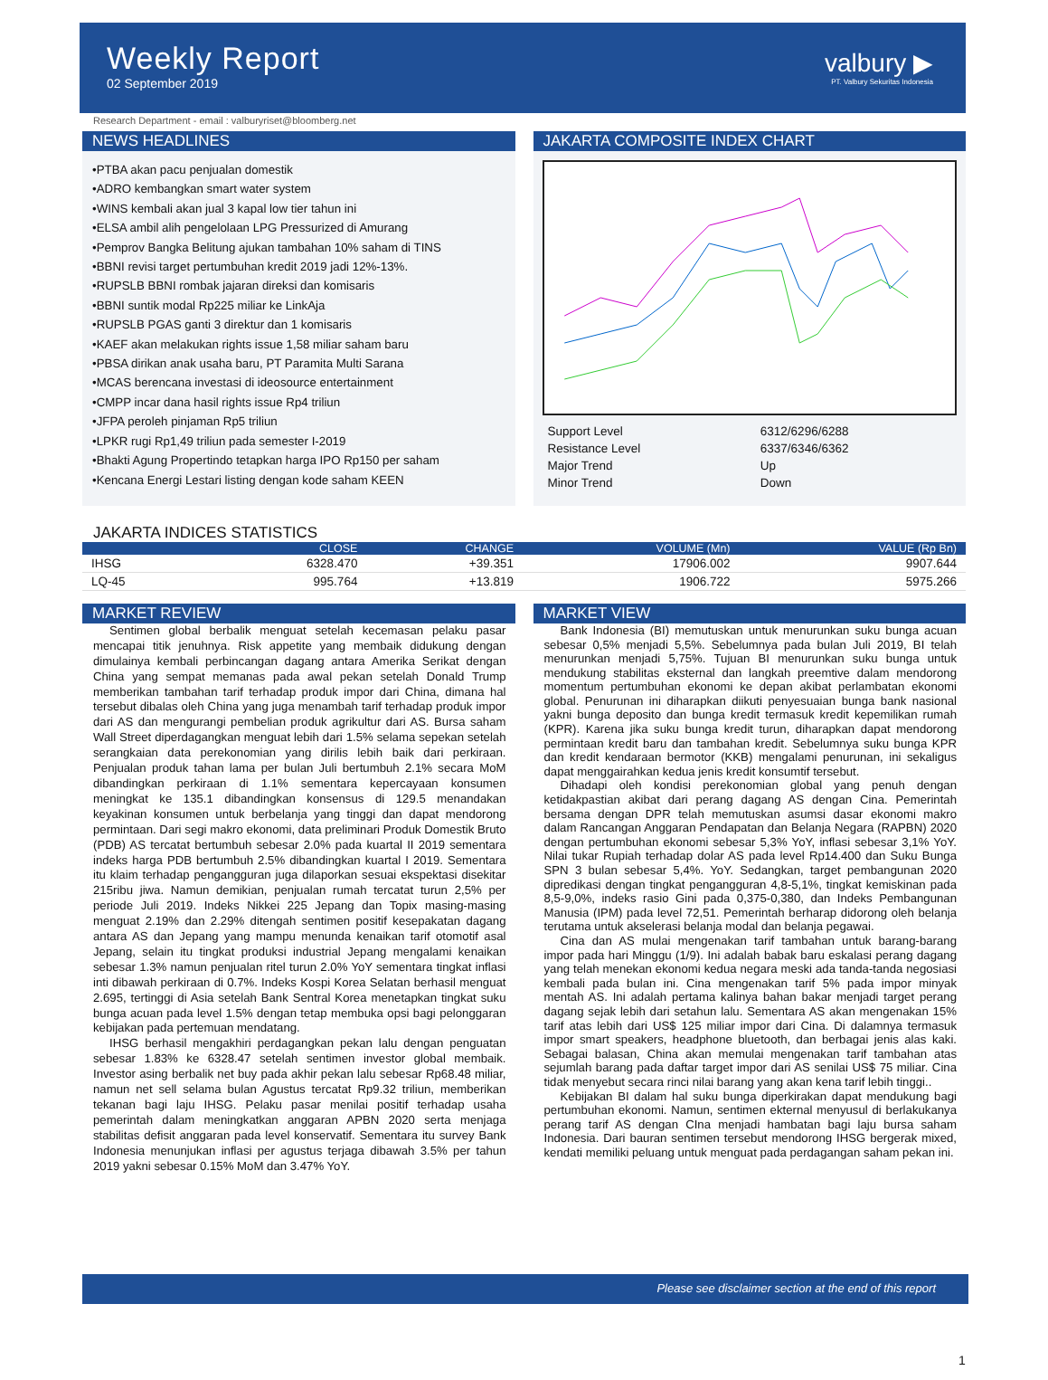Weekly Report
02 September 2019
valbury ▶
PT. Valbury Sekuritas Indonesia
Research Department - email : valburyriset@bloomberg.net
NEWS HEADLINES
•PTBA akan pacu penjualan domestik
•ADRO kembangkan smart water system
•WINS kembali akan jual 3 kapal low tier tahun ini
•ELSA ambil alih pengelolaan LPG Pressurized di Amurang
•Pemprov Bangka Belitung ajukan tambahan 10% saham di TINS
•BBNI revisi target pertumbuhan kredit 2019 jadi 12%-13%.
•RUPSLB BBNI rombak jajaran direksi dan komisaris
•BBNI suntik modal Rp225 miliar ke LinkAja
•RUPSLB PGAS ganti 3 direktur dan 1 komisaris
•KAEF akan melakukan rights issue 1,58 miliar saham baru
•PBSA dirikan anak usaha baru, PT Paramita Multi Sarana
•MCAS berencana investasi di ideosource entertainment
•CMPP incar dana hasil rights issue Rp4 triliun
•JFPA peroleh pinjaman Rp5 triliun
•LPKR rugi Rp1,49 triliun pada semester I-2019
•Bhakti Agung Propertindo tetapkan harga IPO Rp150 per saham
•Kencana Energi Lestari listing dengan kode saham KEEN
JAKARTA COMPOSITE INDEX CHART
| Support Level | 6312/6296/6288 |
| Resistance Level | 6337/6346/6362 |
| Major Trend | Up |
| Minor Trend | Down |
JAKARTA INDICES STATISTICS
| | CLOSE | CHANGE | VOLUME (Mn) | VALUE (Rp Bn) |
| --- | --- | --- | --- | --- |
| IHSG | 6328.470 | +39.351 | 17906.002 | 9907.644 |
| LQ-45 | 995.764 | +13.819 | 1906.722 | 5975.266 |
MARKET REVIEW
Sentimen global berbalik menguat setelah kecemasan pelaku pasar mencapai titik jenuhnya. Risk appetite yang membaik didukung dengan dimulainya kembali perbincangan dagang antara Amerika Serikat dengan China yang sempat memanas pada awal pekan setelah Donald Trump memberikan tambahan tarif terhadap produk impor dari China, dimana hal tersebut dibalas oleh China yang juga menambah tarif terhadap produk impor dari AS dan mengurangi pembelian produk agrikultur dari AS. Bursa saham Wall Street diperdagangkan menguat lebih dari 1.5% selama sepekan setelah serangkaian data perekonomian yang dirilis lebih baik dari perkiraan. Penjualan produk tahan lama per bulan Juli bertumbuh 2.1% secara MoM dibandingkan perkiraan di 1.1% sementara kepercayaan konsumen meningkat ke 135.1 dibandingkan konsensus di 129.5 menandakan keyakinan konsumen untuk berbelanja yang tinggi dan dapat mendorong permintaan. Dari segi makro ekonomi, data preliminari Produk Domestik Bruto (PDB) AS tercatat bertumbuh sebesar 2.0% pada kuartal II 2019 sementara indeks harga PDB bertumbuh 2.5% dibandingkan kuartal I 2019. Sementara itu klaim terhadap pengangguran juga dilaporkan sesuai ekspektasi disekitar 215ribu jiwa. Namun demikian, penjualan rumah tercatat turun 2,5% per periode Juli 2019. Indeks Nikkei 225 Jepang dan Topix masing-masing menguat 2.19% dan 2.29% ditengah sentimen positif kesepakatan dagang antara AS dan Jepang yang mampu menunda kenaikan tarif otomotif asal Jepang, selain itu tingkat produksi industrial Jepang mengalami kenaikan sebesar 1.3% namun penjualan ritel turun 2.0% YoY sementara tingkat inflasi inti dibawah perkiraan di 0.7%. Indeks Kospi Korea Selatan berhasil menguat 2.695, tertinggi di Asia setelah Bank Sentral Korea menetapkan tingkat suku bunga acuan pada level 1.5% dengan tetap membuka opsi bagi pelonggaran kebijakan pada pertemuan mendatang.
IHSG berhasil mengakhiri perdagangkan pekan lalu dengan penguatan sebesar 1.83% ke 6328.47 setelah sentimen investor global membaik. Investor asing berbalik net buy pada akhir pekan lalu sebesar Rp68.48 miliar, namun net sell selama bulan Agustus tercatat Rp9.32 triliun, memberikan tekanan bagi laju IHSG. Pelaku pasar menilai positif terhadap usaha pemerintah dalam meningkatkan anggaran APBN 2020 serta menjaga stabilitas defisit anggaran pada level konservatif. Sementara itu survey Bank Indonesia menunjukan inflasi per agustus terjaga dibawah 3.5% per tahun 2019 yakni sebesar 0.15% MoM dan 3.47% YoY.
MARKET VIEW
Bank Indonesia (BI) memutuskan untuk menurunkan suku bunga acuan sebesar 0,5% menjadi 5,5%. Sebelumnya pada bulan Juli 2019, BI telah menurunkan menjadi 5,75%. Tujuan BI menurunkan suku bunga untuk mendukung stabilitas eksternal dan langkah preemtive dalam mendorong momentum pertumbuhan ekonomi ke depan akibat perlambatan ekonomi global. Penurunan ini diharapkan diikuti penyesuaian bunga bank nasional yakni bunga deposito dan bunga kredit termasuk kredit kepemilikan rumah (KPR). Karena jika suku bunga kredit turun, diharapkan dapat mendorong permintaan kredit baru dan tambahan kredit. Sebelumnya suku bunga KPR dan kredit kendaraan bermotor (KKB) mengalami penurunan, ini sekaligus dapat menggairahkan kedua jenis kredit konsumtif tersebut.
Dihadapi oleh kondisi perekonomian global yang penuh dengan ketidakpastian akibat dari perang dagang AS dengan Cina. Pemerintah bersama dengan DPR telah memutuskan asumsi dasar ekonomi makro dalam Rancangan Anggaran Pendapatan dan Belanja Negara (RAPBN) 2020 dengan pertumbuhan ekonomi sebesar 5,3% YoY, inflasi sebesar 3,1% YoY. Nilai tukar Rupiah terhadap dolar AS pada level Rp14.400 dan Suku Bunga SPN 3 bulan sebesar 5,4%. YoY. Sedangkan, target pembangunan 2020 dipredikasi dengan tingkat pengangguran 4,8-5,1%, tingkat kemiskinan pada 8,5-9,0%, indeks rasio Gini pada 0,375-0,380, dan Indeks Pembangunan Manusia (IPM) pada level 72,51. Pemerintah berharap didorong oleh belanja terutama untuk akselerasi belanja modal dan belanja pegawai.
Cina dan AS mulai mengenakan tarif tambahan untuk barang-barang impor pada hari Minggu (1/9). Ini adalah babak baru eskalasi perang dagang yang telah menekan ekonomi kedua negara meski ada tanda-tanda negosiasi kembali pada bulan ini. Cina mengenakan tarif 5% pada impor minyak mentah AS. Ini adalah pertama kalinya bahan bakar menjadi target perang dagang sejak lebih dari setahun lalu. Sementara AS akan mengenakan 15% tarif atas lebih dari US$ 125 miliar impor dari Cina. Di dalamnya termasuk impor smart speakers, headphone bluetooth, dan berbagai jenis alas kaki. Sebagai balasan, China akan memulai mengenakan tarif tambahan atas sejumlah barang pada daftar target impor dari AS senilai US$ 75 miliar. Cina tidak menyebut secara rinci nilai barang yang akan kena tarif lebih tinggi..
Kebijakan BI dalam hal suku bunga diperkirakan dapat mendukung bagi pertumbuhan ekonomi. Namun, sentimen ekternal menyusul di berlakukanya perang tarif AS dengan CIna menjadi hambatan bagi laju bursa saham Indonesia. Dari bauran sentimen tersebut mendorong IHSG bergerak mixed, kendati memiliki peluang untuk menguat pada perdagangan saham pekan ini.
Please see disclaimer section at the end of this report
1